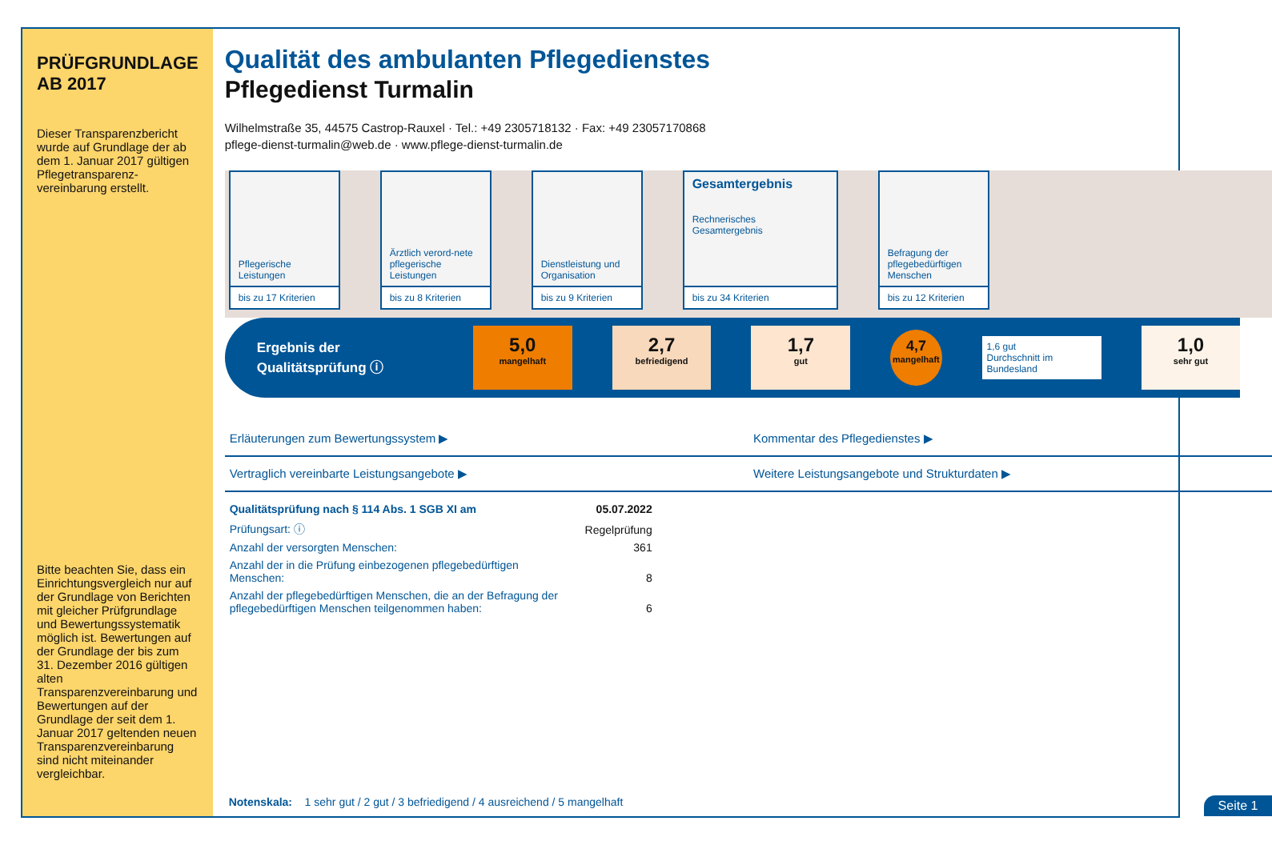PRÜFGRUNDLAGE AB 2017
Dieser Transparenzbericht wurde auf Grundlage der ab dem 1. Januar 2017 gültigen Pflegetransparenz-vereinbarung erstellt.
Bitte beachten Sie, dass ein Einrichtungsvergleich nur auf der Grundlage von Berichten mit gleicher Prüfgrundlage und Bewertungssystematik möglich ist. Bewertungen auf der Grundlage der bis zum 31. Dezember 2016 gültigen alten Transparenzvereinbarung und Bewertungen auf der Grundlage der seit dem 1. Januar 2017 geltenden neuen Transparenzvereinbarung sind nicht miteinander vergleichbar.
Qualität des ambulanten Pflegedienstes
Pflegedienst Turmalin
Wilhelmstraße 35, 44575 Castrop-Rauxel · Tel.: +49 2305718132 · Fax: +49 23057170868
pflege-dienst-turmalin@web.de · www.pflege-dienst-turmalin.de
Pflegerische Leistungen
bis zu 17 Kriterien
Ärztlich verord-nete pflegerische Leistungen
bis zu 8 Kriterien
Dienstleistung und Organisation
bis zu 9 Kriterien
Gesamtergebnis
Rechnerisches Gesamtergebnis
bis zu 34 Kriterien
Befragung der pflegebedürftigen Menschen
bis zu 12 Kriterien
Ergebnis der Qualitätsprüfung ⓘ
5,0
mangelhaft
2,7
befriedigend
1,7
gut
4,7
mangelhaft
1,6 gut
Durchschnitt im Bundesland
1,0
sehr gut
Erläuterungen zum Bewertungssystem ▶
Kommentar des Pflegedienstes ▶
Vertraglich vereinbarte Leistungsangebote ▶
Weitere Leistungsangebote und Strukturdaten ▶
| Qualitätsprüfung nach § 114 Abs. 1 SGB XI am | 05.07.2022 |
| Prüfungsart: ⓘ | Regelprüfung |
| Anzahl der versorgten Menschen: | 361 |
| Anzahl der in die Prüfung einbezogenen pflegebedürftigen Menschen: | 8 |
| Anzahl der pflegebedürftigen Menschen, die an der Befragung der pflegebedürftigen Menschen teilgenommen haben: | 6 |
Notenskala: 1 sehr gut / 2 gut / 3 befriedigend / 4 ausreichend / 5 mangelhaft
Seite 1